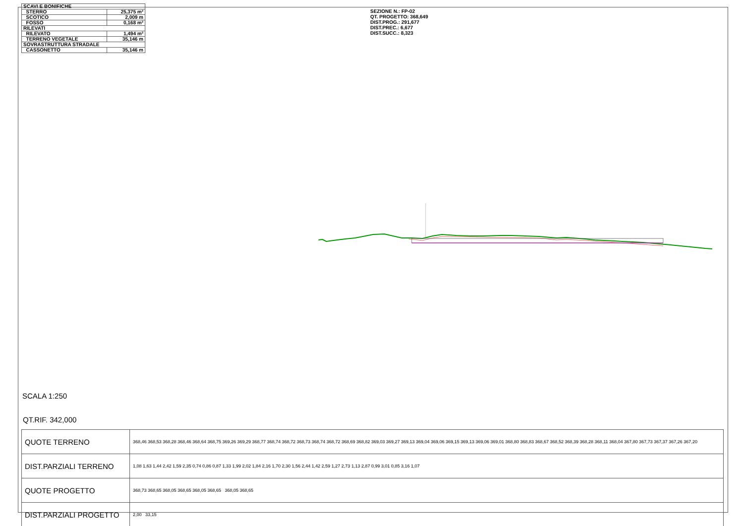| SCAVI E BONIFICHE | |
| STERRO | 25,375 m² |
| SCOTICO | 2,009 m |
| FOSSO | 0,168 m² |
| RILEVATI | |
| RILEVATO | 1,494 m² |
| TERRENO VEGETALE | 35,146 m |
| SOVRASTRUTTURA STRADALE | |
| CASSONETTO | 35,146 m |
SEZIONE N.: FP-02
QT. PROGETTO: 368,649
DIST.PROG.: 291,677
DIST.PREC.: 6,677
DIST.SUCC.: 8,323
SCALA 1:250
QT.RIF. 342,000
| QUOTE TERRENO | 368,46 368,53 368,28 368,46 368,64 368,75 369,26 369,29 368,77 368,74 368,72 368,73 368,74 368,72 368,69 368,82 369,03 369,27 369,13 369,04 369,06 369,15 369,13 369,06 369,01 368,80 368,83 368,67 368,52 368,39 368,28 368,11 368,04 367,80 367,73 367,37 367,26 367,20 |
| DIST.PARZIALI TERRENO | 1,08 1,63 1,44 2,42 1,59 2,35 0,74 0,86 0,87 1,33 1,99 2,02 1,84 2,16 1,70 2,30 1,56 2,44 1,42 2,59 1,27 2,73 1,13 2,87 0,99 3,01 0,85 3,16 1,07 |
| QUOTE PROGETTO | 368,73 368,65 368,05 368,65 368,05 368,65 368,05 368,65 |
| DIST.PARZIALI PROGETTO | 2,00 33,15 |